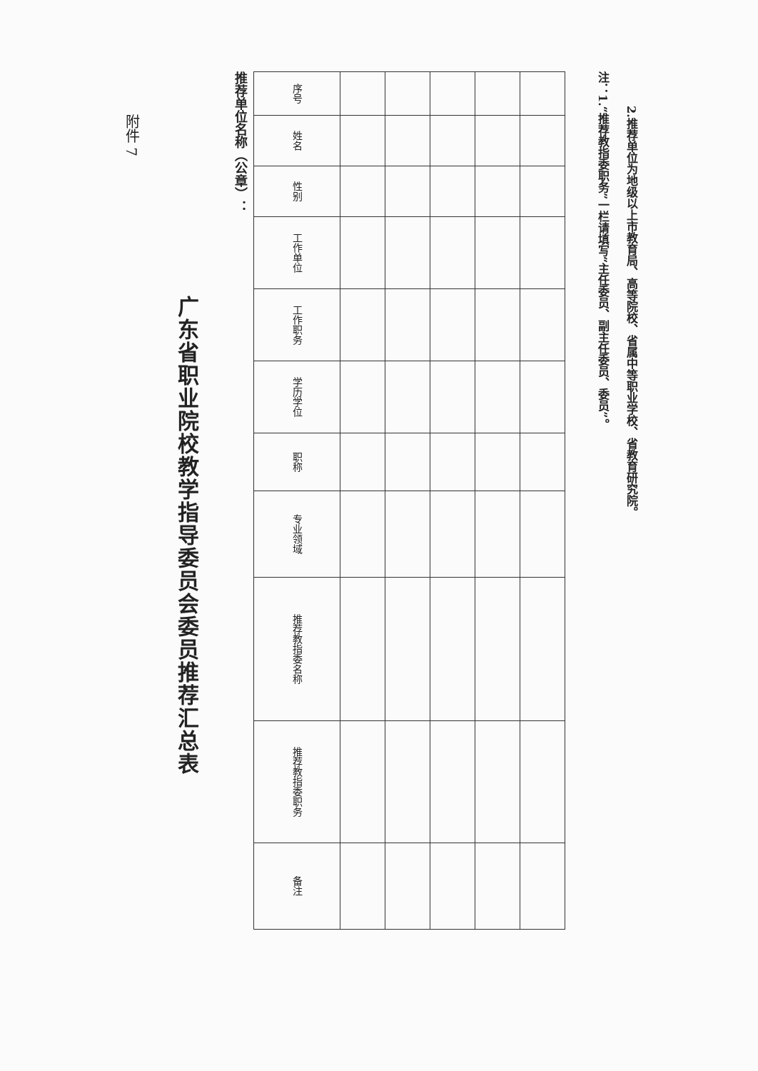附件 7
广东省职业院校教学指导委员会委员推荐汇总表
推荐单位名称（公章）：
| 序号 | 姓名 | 性别 | 工作单位 | 工作职务 | 学历学位 | 职称 | 专业领域 | 推荐教指委名称 | 推荐教指委职务 | 备注 |
| --- | --- | --- | --- | --- | --- | --- | --- | --- | --- | --- |
注：1.“推荐教指委职务”一栏请填写“主任委员、副主任委员、委员”。
2.推荐单位为地级以上市教育局、高等院校、省属中等职业学校、省教育研究院。